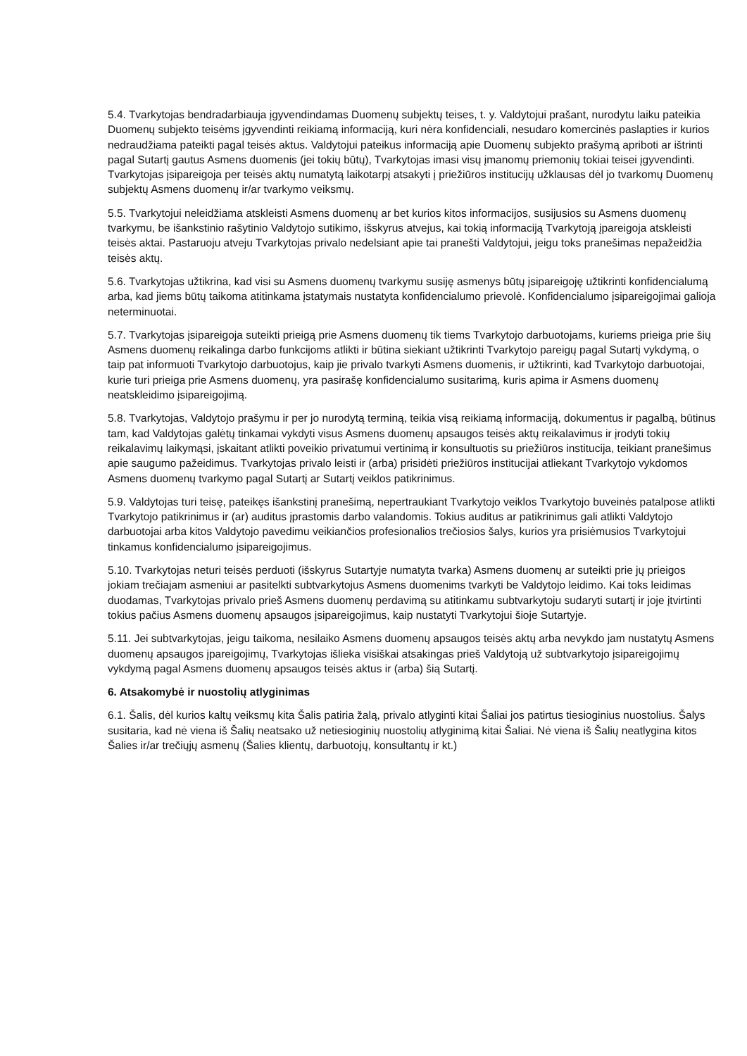5.4. Tvarkytojas bendradarbiauja įgyvendindamas Duomenų subjektų teises, t. y. Valdytojui prašant, nurodytu laiku pateikia Duomenų subjekto teisėms įgyvendinti reikiamą informaciją, kuri nėra konfidenciali, nesudaro komercinės paslapties ir kurios nedraudžiama pateikti pagal teisės aktus. Valdytojui pateikus informaciją apie Duomenų subjekto prašymą apriboti ar ištrinti pagal Sutartį gautus Asmens duomenis (jei tokių būtų), Tvarkytojas imasi visų įmanomų priemonių tokiai teisei įgyvendinti. Tvarkytojas įsipareigoja per teisės aktų numatytą laikotarpį atsakyti į priežiūros institucijų užklausas dėl jo tvarkomų Duomenų subjektų Asmens duomenų ir/ar tvarkymo veiksmų.
5.5. Tvarkytojui neleidžiama atskleisti Asmens duomenų ar bet kurios kitos informacijos, susijusios su Asmens duomenų tvarkymu, be išankstinio rašytinio Valdytojo sutikimo, išskyrus atvejus, kai tokią informaciją Tvarkytoją įpareigoja atskleisti teisės aktai. Pastaruoju atveju Tvarkytojas privalo nedelsiant apie tai pranešti Valdytojui, jeigu toks pranešimas nepažeidžia teisės aktų.
5.6. Tvarkytojas užtikrina, kad visi su Asmens duomenų tvarkymu susiję asmenys būtų įsipareigoję užtikrinti konfidencialumą arba, kad jiems būtų taikoma atitinkama įstatymais nustatyta konfidencialumo prievolė. Konfidencialumo įsipareigojimai galioja neterminuotai.
5.7. Tvarkytojas įsipareigoja suteikti prieigą prie Asmens duomenų tik tiems Tvarkytojo darbuotojams, kuriems prieiga prie šių Asmens duomenų reikalinga darbo funkcijoms atlikti ir būtina siekiant užtikrinti Tvarkytojo pareigų pagal Sutartį vykdymą, o taip pat informuoti Tvarkytojo darbuotojus, kaip jie privalo tvarkyti Asmens duomenis, ir užtikrinti, kad Tvarkytojo darbuotojai, kurie turi prieiga prie Asmens duomenų, yra pasirašę konfidencialumo susitarimą, kuris apima ir Asmens duomenų neatskleidimo įsipareigojimą.
5.8. Tvarkytojas, Valdytojo prašymu ir per jo nurodytą terminą, teikia visą reikiamą informaciją, dokumentus ir pagalbą, būtinus tam, kad Valdytojas galėtų tinkamai vykdyti visus Asmens duomenų apsaugos teisės aktų reikalavimus ir įrodyti tokių reikalavimų laikymąsi, įskaitant atlikti poveikio privatumui vertinimą ir konsultuotis su priežiūros institucija, teikiant pranešimus apie saugumo pažeidimus. Tvarkytojas privalo leisti ir (arba) prisidėti priežiūros institucijai atliekant Tvarkytojo vykdomos Asmens duomenų tvarkymo pagal Sutartį ar Sutartį veiklos patikrinimus.
5.9. Valdytojas turi teisę, pateikęs išankstinį pranešimą, nepertraukiant Tvarkytojo veiklos Tvarkytojo buveinės patalpose atlikti Tvarkytojo patikrinimus ir (ar) auditus įprastomis darbo valandomis. Tokius auditus ar patikrinimus gali atlikti Valdytojo darbuotojai arba kitos Valdytojo pavedimu veikiančios profesionalios trečiosios šalys, kurios yra prisiėmusios Tvarkytojui tinkamus konfidencialumo įsipareigojimus.
5.10. Tvarkytojas neturi teisės perduoti (išskyrus Sutartyje numatyta tvarka) Asmens duomenų ar suteikti prie jų prieigos jokiam trečiajam asmeniui ar pasitelkti subtvarkytojus Asmens duomenims tvarkyti be Valdytojo leidimo. Kai toks leidimas duodamas, Tvarkytojas privalo prieš Asmens duomenų perdavimą su atitinkamu subtvarkytoju sudaryti sutartį ir joje įtvirtinti tokius pačius Asmens duomenų apsaugos įsipareigojimus, kaip nustatyti Tvarkytojui šioje Sutartyje.
5.11. Jei subtvarkytojas, jeigu taikoma, nesilaiko Asmens duomenų apsaugos teisės aktų arba nevykdo jam nustatytų Asmens duomenų apsaugos įpareigojimų, Tvarkytojas išlieka visiškai atsakingas prieš Valdytoją už subtvarkytojo įsipareigojimų vykdymą pagal Asmens duomenų apsaugos teisės aktus ir (arba) šią Sutartį.
6. Atsakomybė ir nuostolių atlyginimas
6.1. Šalis, dėl kurios kaltų veiksmų kita Šalis patiria žalą, privalo atlyginti kitai Šaliai jos patirtus tiesioginius nuostolius. Šalys susitaria, kad nė viena iš Šalių neatsako už netiesioginių nuostolių atlyginimą kitai Šaliai. Nė viena iš Šalių neatlygina kitos Šalies ir/ar trečiųjų asmenų (Šalies klientų, darbuotojų, konsultantų ir kt.)